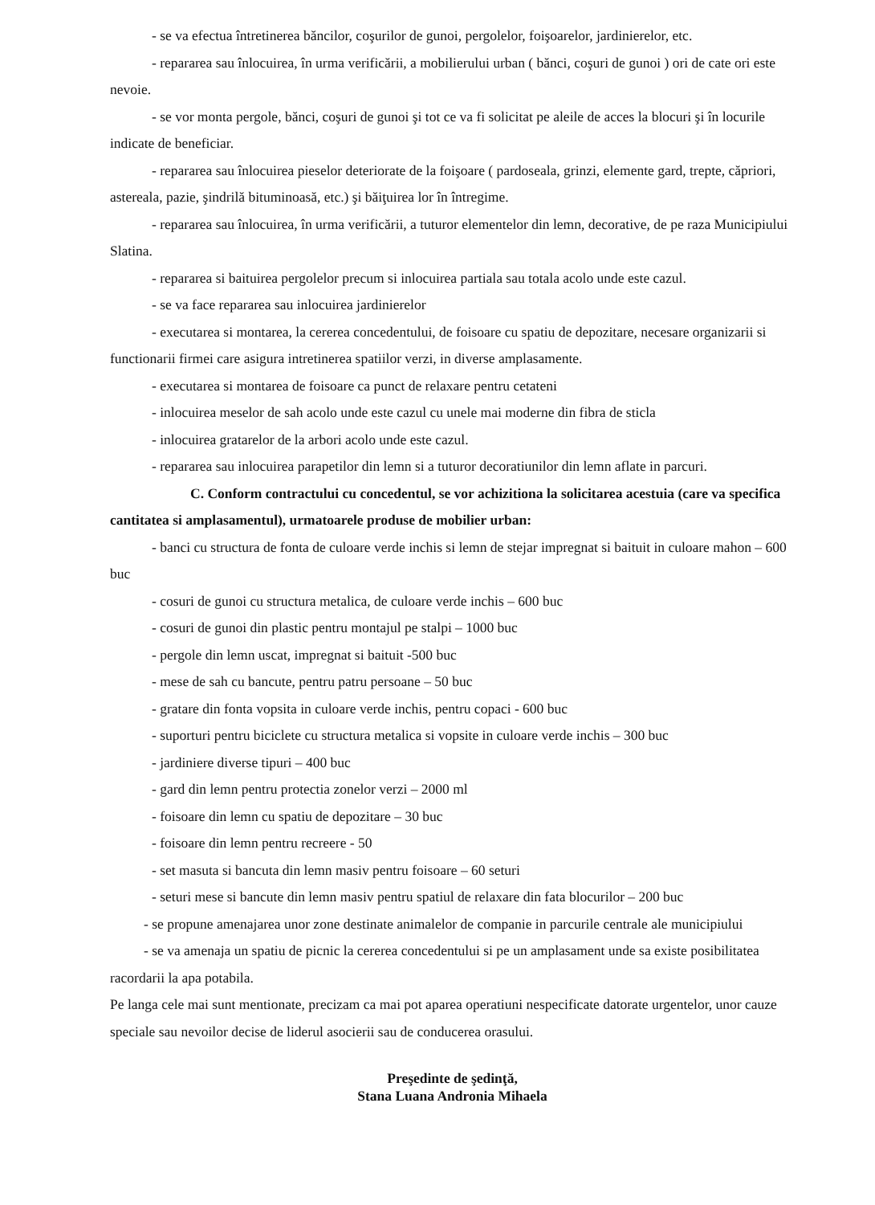- se va efectua întretinerea băncilor, coşurilor de gunoi, pergolelor, foişoarelor, jardinierelor, etc.
- repararea sau înlocuirea, în urma verificării, a mobilierului urban ( bănci, coşuri de gunoi ) ori de cate ori este nevoie.
- se vor monta pergole, bănci, coşuri de gunoi şi tot ce va fi solicitat pe aleile de acces la blocuri şi în locurile indicate de beneficiar.
- repararea sau înlocuirea pieselor deteriorate de la foişoare ( pardoseala, grinzi, elemente gard, trepte, căpriori, astereala, pazie, şindrilă bituminoasă, etc.) şi băiţuirea lor în întregime.
- repararea sau înlocuirea, în urma verificării, a tuturor elementelor din lemn, decorative, de pe raza Municipiului Slatina.
- repararea si baituirea pergolelor precum si inlocuirea partiala sau totala acolo unde este cazul.
- se va face repararea sau inlocuirea jardinierelor
- executarea si montarea, la cererea concedentului, de foisoare cu spatiu de depozitare, necesare organizarii si functionarii firmei care asigura intretinerea spatiilor verzi, in diverse amplasamente.
- executarea si montarea de foisoare ca punct de relaxare pentru cetateni
- inlocuirea meselor de sah acolo unde este cazul cu unele mai moderne din fibra de sticla
- inlocuirea gratarelor de la arbori acolo unde este cazul.
- repararea sau inlocuirea parapetilor din lemn si a tuturor decoratiunilor din lemn aflate in parcuri.
C. Conform contractului cu concedentul, se vor achizitiona la solicitarea acestuia (care va specifica cantitatea si amplasamentul), urmatoarele produse de mobilier urban:
- banci cu structura de fonta de culoare verde inchis si lemn de stejar impregnat si baituit in culoare mahon – 600 buc
- cosuri de gunoi cu structura metalica, de culoare verde inchis – 600 buc
- cosuri de gunoi din plastic pentru montajul pe stalpi – 1000 buc
- pergole din lemn uscat, impregnat si baituit -500 buc
- mese de sah cu bancute, pentru patru persoane – 50 buc
- gratare din fonta vopsita in culoare verde inchis, pentru copaci - 600 buc
- suporturi pentru biciclete cu structura metalica si vopsite in culoare verde inchis – 300 buc
- jardiniere diverse tipuri – 400 buc
- gard din lemn pentru protectia zonelor verzi – 2000 ml
- foisoare din lemn cu spatiu de depozitare – 30 buc
- foisoare din lemn pentru recreere - 50
- set masuta si bancuta din lemn masiv pentru foisoare – 60 seturi
- seturi mese si bancute din lemn masiv pentru spatiul de relaxare din fata blocurilor – 200 buc
- se propune amenajarea unor zone destinate animalelor de companie in parcurile centrale ale municipiului
- se va amenaja un spatiu de picnic la cererea concedentului si pe un amplasament unde sa existe posibilitatea racordarii la apa potabila.
Pe langa cele mai sunt mentionate, precizam ca mai pot aparea operatiuni nespecificate datorate urgentelor, unor cauze speciale sau nevoilor decise de liderul asocierii sau de conducerea orasului.
Preşedinte de şedinţă,
Stana Luana Andronia Mihaela